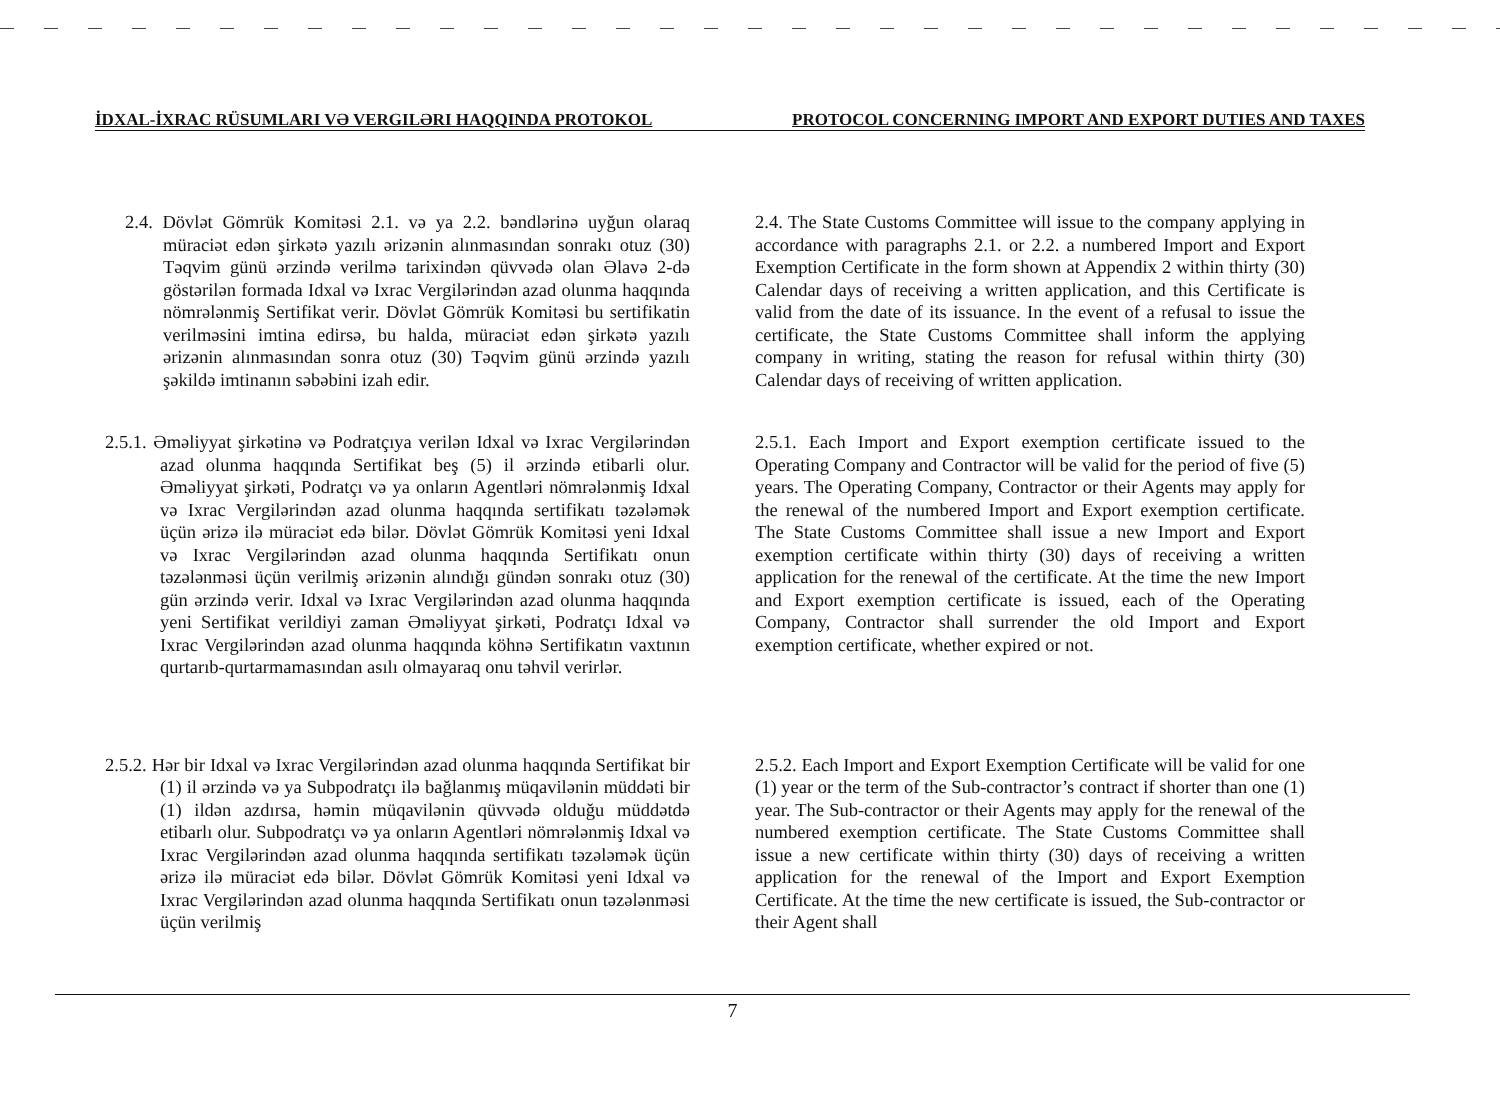İDXAL-İXRAC RÜSUMLARI VƏ VERGILƏRI HAQQINDA PROTOKOL PROTOCOL CONCERNING IMPORT AND EXPORT DUTIES AND TAXES
2.4. Dövlət Gömrük Komitəsi 2.1. və ya 2.2. bəndlərinə uyğun olaraq müraciət edən şirkətə yazılı ərizənin alınmasından sonrakı otuz (30) Təqvim günü ərzində verilmə tarixindən qüvvədə olan Əlavə 2-də göstərilən formada Idxal və Ixrac Vergilərindən azad olunma haqqında nömrələnmiş Sertifikat verir. Dövlət Gömrük Komitəsi bu sertifikatin verilməsini imtina edirsə, bu halda, müraciət edən şirkətə yazılı ərizənin alınmasından sonra otuz (30) Təqvim günü ərzində yazılı şəkildə imtinanın səbəbini izah edir.
2.4. The State Customs Committee will issue to the company applying in accordance with paragraphs 2.1. or 2.2. a numbered Import and Export Exemption Certificate in the form shown at Appendix 2 within thirty (30) Calendar days of receiving a written application, and this Certificate is valid from the date of its issuance. In the event of a refusal to issue the certificate, the State Customs Committee shall inform the applying company in writing, stating the reason for refusal within thirty (30) Calendar days of receiving of written application.
2.5.1. Əməliyyat şirkətinə və Podratçıya verilən Idxal və Ixrac Vergilərindən azad olunma haqqında Sertifikat beş (5) il ərzində etibarli olur. Əməliyyat şirkəti, Podratçı və ya onların Agentləri nömrələnmiş Idxal və Ixrac Vergilərindən azad olunma haqqında sertifikatı təzələmək üçün ərizə ilə müraciət edə bilər. Dövlət Gömrük Komitəsi yeni Idxal və Ixrac Vergilərindən azad olunma haqqında Sertifikatı onun təzələnməsi üçün verilmiş ərizənin alındığı gündən sonrakı otuz (30) gün ərzində verir. Idxal və Ixrac Vergilərindən azad olunma haqqında yeni Sertifikat verildiyi zaman Əməliyyat şirkəti, Podratçı Idxal və Ixrac Vergilərindən azad olunma haqqında köhnə Sertifikatın vaxtının qurtarıb-qurtarmamasından asılı olmayaraq onu təhvil verirlər.
2.5.1. Each Import and Export exemption certificate issued to the Operating Company and Contractor will be valid for the period of five (5) years. The Operating Company, Contractor or their Agents may apply for the renewal of the numbered Import and Export exemption certificate. The State Customs Committee shall issue a new Import and Export exemption certificate within thirty (30) days of receiving a written application for the renewal of the certificate. At the time the new Import and Export exemption certificate is issued, each of the Operating Company, Contractor shall surrender the old Import and Export exemption certificate, whether expired or not.
2.5.2. Hər bir Idxal və Ixrac Vergilərindən azad olunma haqqında Sertifikat bir (1) il ərzində və ya Subpodratçı ilə bağlanmış müqavilənin müddəti bir (1) ildən azdırsa, həmin müqavilənin qüvvədə olduğu müddətdə etibarlı olur. Subpodratçı və ya onların Agentləri nömrələnmiş Idxal və Ixrac Vergilərindən azad olunma haqqında sertifikatı təzələmək üçün ərizə ilə müraciət edə bilər. Dövlət Gömrük Komitəsi yeni Idxal və Ixrac Vergilərindən azad olunma haqqında Sertifikatı onun təzələnməsi üçün verilmiş
2.5.2. Each Import and Export Exemption Certificate will be valid for one (1) year or the term of the Sub-contractor’s contract if shorter than one (1) year. The Sub-contractor or their Agents may apply for the renewal of the numbered exemption certificate. The State Customs Committee shall issue a new certificate within thirty (30) days of receiving a written application for the renewal of the Import and Export Exemption Certificate. At the time the new certificate is issued, the Sub-contractor or their Agent shall
7